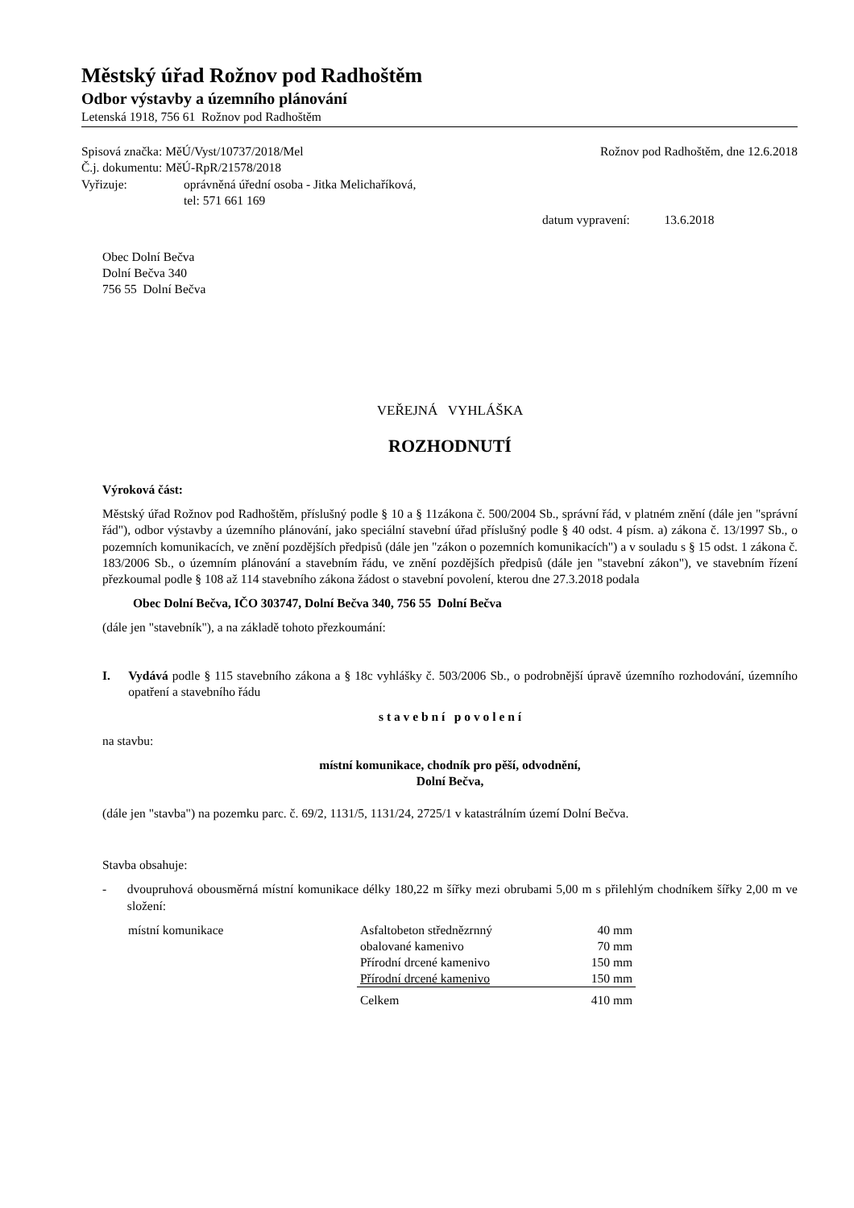Městský úřad Rožnov pod Radhoštěm
Odbor výstavby a územního plánování
Letenská 1918, 756 61 Rožnov pod Radhoštěm
Spisová značka: MěÚ/Vyst/10737/2018/Mel
Rožnov pod Radhoštěm, dne 12.6.2018
Č.j. dokumentu: MěÚ-RpR/21578/2018
Vyřizuje: oprávněná úřední osoba - Jitka Melichaříková,
tel: 571 661 169
datum vypravení: 13.6.2018
Obec Dolní Bečva
Dolní Bečva 340
756 55 Dolní Bečva
VEŘEJNÁ VYHLÁŠKA
ROZHODNUTÍ
Výroková část:
Městský úřad Rožnov pod Radhoštěm, příslušný podle § 10 a § 11zákona č. 500/2004 Sb., správní řád, v platném znění (dále jen "správní řád"), odbor výstavby a územního plánování, jako speciální stavební úřad příslušný podle § 40 odst. 4 písm. a) zákona č. 13/1997 Sb., o pozemních komunikacích, ve znění pozdějších předpisů (dále jen "zákon o pozemních komunikacích") a v souladu s § 15 odst. 1 zákona č. 183/2006 Sb., o územním plánování a stavebním řádu, ve znění pozdějších předpisů (dále jen "stavební zákon"), ve stavebním řízení přezkoumal podle § 108 až 114 stavebního zákona žádost o stavební povolení, kterou dne 27.3.2018 podala
Obec Dolní Bečva, IČO 303747, Dolní Bečva 340, 756 55 Dolní Bečva
(dále jen "stavebník"), a na základě tohoto přezkoumání:
I. Vydává podle § 115 stavebního zákona a § 18c vyhlášky č. 503/2006 Sb., o podrobnější úpravě územního rozhodování, územního opatření a stavebního řádu
s t a v e b n í p o v o l e n í
na stavbu:
místní komunikace, chodník pro pěší, odvodnění,
Dolní Bečva,
(dále jen "stavba") na pozemku parc. č. 69/2, 1131/5, 1131/24, 2725/1 v katastrálním území Dolní Bečva.
Stavba obsahuje:
- dvoupruhová obousměrná místní komunikace délky 180,22 m šířky mezi obrubami 5,00 m s přilehlým chodníkem šířky 2,00 m ve složení:
| místní komunikace | Asfaltobeton střednězrnný | 40 mm |
| | obalované kamenivo | 70 mm |
| | Přírodní drcené kamenivo | 150 mm |
| | Přírodní drcené kamenivo | 150 mm |
| | Celkem | 410 mm |